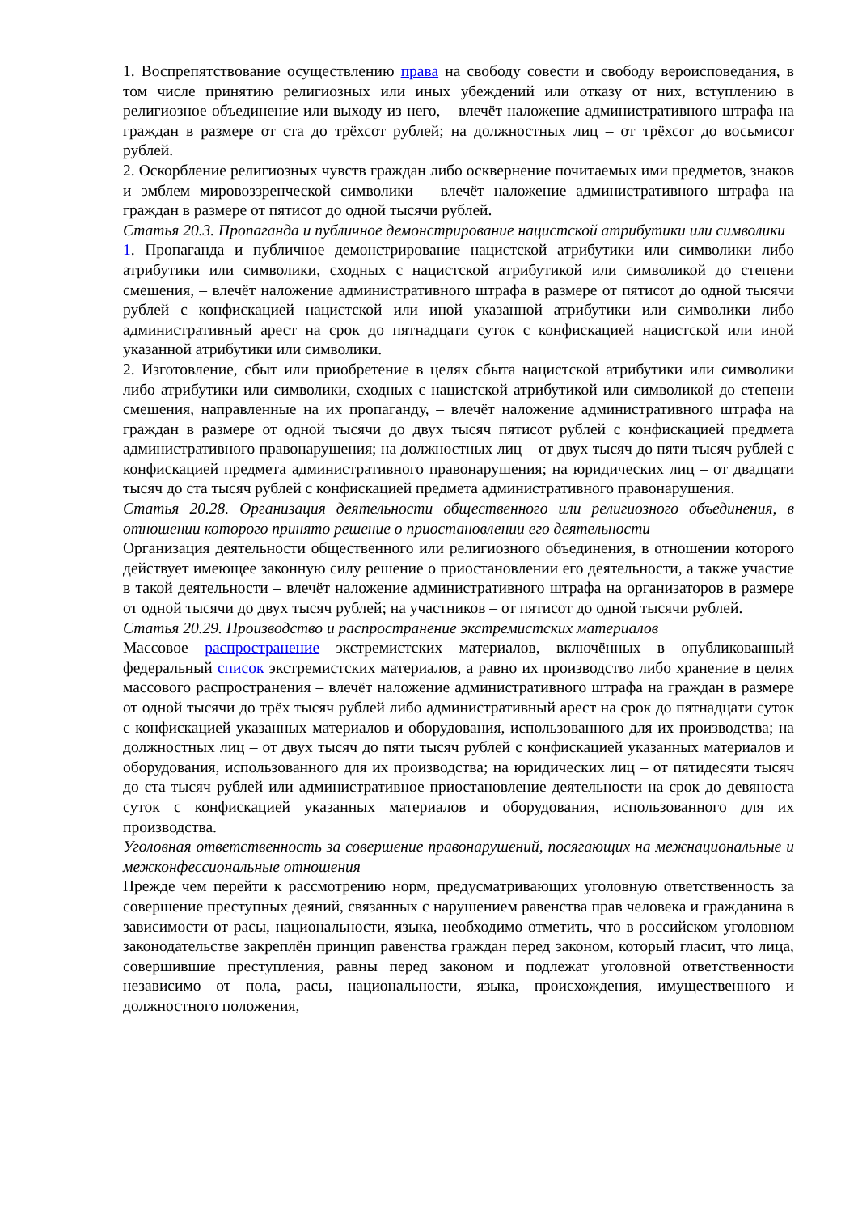1. Воспрепятствование осуществлению права на свободу совести и свободу вероисповедания, в том числе принятию религиозных или иных убеждений или отказу от них, вступлению в религиозное объединение или выходу из него, – влечёт наложение административного штрафа на граждан в размере от ста до трёхсот рублей; на должностных лиц – от трёхсот до восьмисот рублей.
2. Оскорбление религиозных чувств граждан либо осквернение почитаемых ими предметов, знаков и эмблем мировоззренческой символики – влечёт наложение административного штрафа на граждан в размере от пятисот до одной тысячи рублей.
Статья 20.3. Пропаганда и публичное демонстрирование нацистской атрибутики или символики
1. Пропаганда и публичное демонстрирование нацистской атрибутики или символики либо атрибутики или символики, сходных с нацистской атрибутикой или символикой до степени смешения, – влечёт наложение административного штрафа в размере от пятисот до одной тысячи рублей с конфискацией нацистской или иной указанной атрибутики или символики либо административный арест на срок до пятнадцати суток с конфискацией нацистской или иной указанной атрибутики или символики.
2. Изготовление, сбыт или приобретение в целях сбыта нацистской атрибутики или символики либо атрибутики или символики, сходных с нацистской атрибутикой или символикой до степени смешения, направленные на их пропаганду, – влечёт наложение административного штрафа на граждан в размере от одной тысячи до двух тысяч пятисот рублей с конфискацией предмета административного правонарушения; на должностных лиц – от двух тысяч до пяти тысяч рублей с конфискацией предмета административного правонарушения; на юридических лиц – от двадцати тысяч до ста тысяч рублей с конфискацией предмета административного правонарушения.
Статья 20.28. Организация деятельности общественного или религиозного объединения, в отношении которого принято решение о приостановлении его деятельности
Организация деятельности общественного или религиозного объединения, в отношении которого действует имеющее законную силу решение о приостановлении его деятельности, а также участие в такой деятельности – влечёт наложение административного штрафа на организаторов в размере от одной тысячи до двух тысяч рублей; на участников – от пятисот до одной тысячи рублей.
Статья 20.29. Производство и распространение экстремистских материалов
Массовое распространение экстремистских материалов, включённых в опубликованный федеральный список экстремистских материалов, а равно их производство либо хранение в целях массового распространения – влечёт наложение административного штрафа на граждан в размере от одной тысячи до трёх тысяч рублей либо административный арест на срок до пятнадцати суток с конфискацией указанных материалов и оборудования, использованного для их производства; на должностных лиц – от двух тысяч до пяти тысяч рублей с конфискацией указанных материалов и оборудования, использованного для их производства; на юридических лиц – от пятидесяти тысяч до ста тысяч рублей или административное приостановление деятельности на срок до девяноста суток с конфискацией указанных материалов и оборудования, использованного для их производства.
Уголовная ответственность за совершение правонарушений, посягающих на межнациональные и межконфессиональные отношения
Прежде чем перейти к рассмотрению норм, предусматривающих уголовную ответственность за совершение преступных деяний, связанных с нарушением равенства прав человека и гражданина в зависимости от расы, национальности, языка, необходимо отметить, что в российском уголовном законодательстве закреплён принцип равенства граждан перед законом, который гласит, что лица, совершившие преступления, равны перед законом и подлежат уголовной ответственности независимо от пола, расы, национальности, языка, происхождения, имущественного и должностного положения,